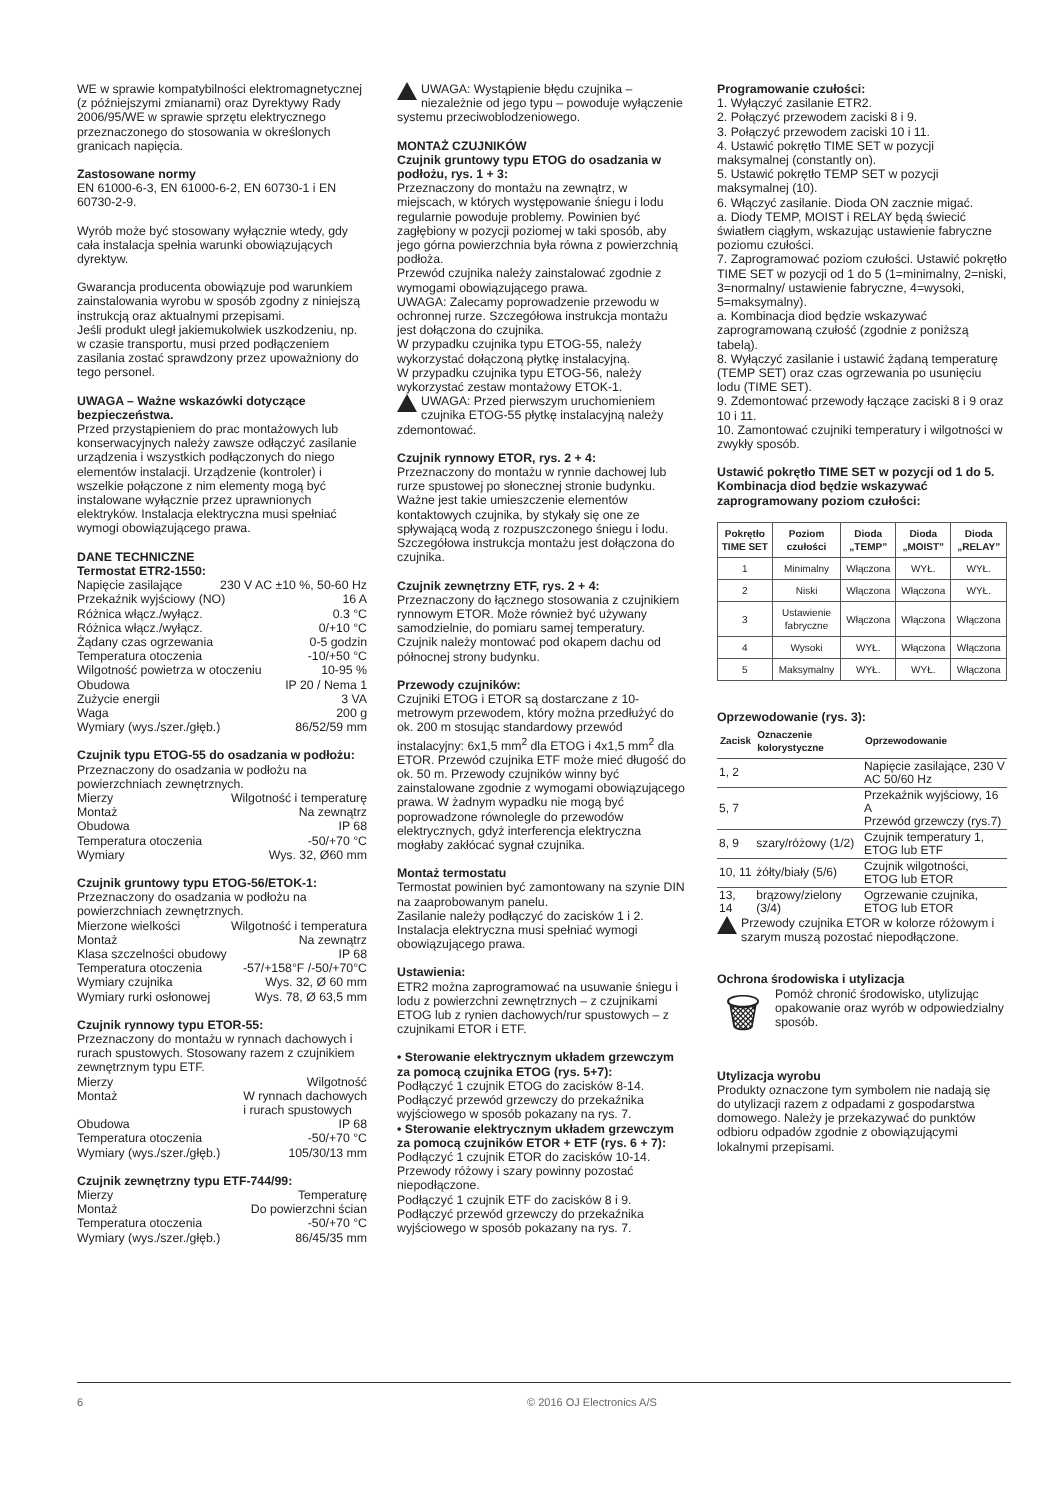WE w sprawie kompatybilności elektromagnetycznej (z późniejszymi zmianami) oraz Dyrektywy Rady 2006/95/WE w sprawie sprzętu elektrycznego przeznaczonego do stosowania w określonych granicach napięcia.
Zastosowane normy
EN 61000-6-3, EN 61000-6-2, EN 60730-1 i EN 60730-2-9.
Wyrób może być stosowany wyłącznie wtedy, gdy cała instalacja spełnia warunki obowiązujących dyrektyw.
Gwarancja producenta obowiązuje pod warunkiem zainstalowania wyrobu w sposób zgodny z niniejszą instrukcją oraz aktualnymi przepisami.
Jeśli produkt uległ jakiemukolwiek uszkodzeniu, np. w czasie transportu, musi przed podłączeniem zasilania zostać sprawdzony przez upoważniony do tego personel.
UWAGA – Ważne wskazówki dotyczące bezpieczeństwa.
Przed przystąpieniem do prac montażowych lub konserwacyjnych należy zawsze odłączyć zasilanie urządzenia i wszystkich podłączonych do niego elementów instalacji. Urządzenie (kontroler) i wszelkie połączone z nim elementy mogą być instalowane wyłącznie przez uprawnionych elektryków. Instalacja elektryczna musi spełniać wymogi obowiązującego prawa.
DANE TECHNICZNE
Termostat ETR2-1550:
Napięcie zasilające 230 V AC ±10 %, 50-60 Hz
Przekaźnik wyjściowy (NO) 16 A
Różnica włącz./wyłącz. 0.3 °C
Różnica włącz./wyłącz. 0/+10 °C
Żądany czas ogrzewania 0-5 godzin
Temperatura otoczenia -10/+50 °C
Wilgotność powietrza w otoczeniu 10-95 %
Obudowa IP 20 / Nema 1
Zużycie energii 3 VA
Waga 200 g
Wymiary (wys./szer./głęb.) 86/52/59 mm
Czujnik typu ETOG-55 do osadzania w podłożu:
Przeznaczony do osadzania w podłożu na powierzchniach zewnętrznych.
Mierzy Wilgotność i temperaturę
Montaż Na zewnątrz
Obudowa IP 68
Temperatura otoczenia -50/+70 °C
Wymiary Wys. 32, Ø60 mm
Czujnik gruntowy typu ETOG-56/ETOK-1:
Przeznaczony do osadzania w podłożu na powierzchniach zewnętrznych.
Mierzone wielkości Wilgotność i temperatura
Montaż Na zewnątrz
Klasa szczelności obudowy IP 68
Temperatura otoczenia -57/+158°F /-50/+70°C
Wymiary czujnika Wys. 32, Ø 60 mm
Wymiary rurki osłonowej Wys. 78, Ø 63,5 mm
Czujnik rynnowy typu ETOR-55:
Przeznaczony do montażu w rynnach dachowych i rurach spustowych. Stosowany razem z czujnikiem zewnętrznym typu ETF.
Mierzy Wilgotność
Montaż W rynnach dachowych
i rurach spustowych
Obudowa IP 68
Temperatura otoczenia -50/+70 °C
Wymiary (wys./szer./głęb.) 105/30/13 mm
Czujnik zewnętrzny typu ETF-744/99:
Mierzy Temperaturę
Montaż Do powierzchni ścian
Temperatura otoczenia -50/+70 °C
Wymiary (wys./szer./głęb.) 86/45/35 mm
UWAGA: Wystąpienie błędu czujnika – niezależnie od jego typu – powoduje wyłączenie systemu przeciwoblodzeniowego.
MONTAŻ CZUJNIKÓW
Czujnik gruntowy typu ETOG do osadzania w podłożu, rys. 1 + 3:
Przeznaczony do montażu na zewnątrz, w miejscach, w których występowanie śniegu i lodu regularnie powoduje problemy. Powinien być zagłębiony w pozycji poziomej w taki sposób, aby jego górna powierzchnia była równa z powierzchnią podłoża.
Przewód czujnika należy zainstalować zgodnie z wymogami obowiązującego prawa.
UWAGA: Zalecamy poprowadzenie przewodu w ochronnej rurze. Szczegółowa instrukcja montażu jest dołączona do czujnika.
W przypadku czujnika typu ETOG-55, należy wykorzystać dołączoną płytkę instalacyjną.
W przypadku czujnika typu ETOG-56, należy wykorzystać zestaw montażowy ETOK-1.
UWAGA: Przed pierwszym uruchomieniem czujnika ETOG-55 płytkę instalacyjną należy zdemontować.
Czujnik rynnowy ETOR, rys. 2 + 4:
Przeznaczony do montażu w rynnie dachowej lub rurze spustowej po słonecznej stronie budynku. Ważne jest takie umieszczenie elementów kontaktowych czujnika, by stykały się one ze spływającą wodą z rozpuszczonego śniegu i lodu. Szczegółowa instrukcja montażu jest dołączona do czujnika.
Czujnik zewnętrzny ETF, rys. 2 + 4:
Przeznaczony do łącznego stosowania z czujnikiem rynnowym ETOR. Może również być używany samodzielnie, do pomiaru samej temperatury. Czujnik należy montować pod okapem dachu od północnej strony budynku.
Przewody czujników:
Czujniki ETOG i ETOR są dostarczane z 10-metrowym przewodem, który można przedłużyć do ok. 200 m stosując standardowy przewód instalacyjny: 6x1,5 mm<sup>2</sup> dla ETOG i 4x1,5 mm<sup>2</sup> dla ETOR. Przewód czujnika ETF może mieć długość do ok. 50 m. Przewody czujników winny być zainstalowane zgodnie z wymogami obowiązującego prawa. W żadnym wypadku nie mogą być poprowadzone równolegle do przewodów elektrycznych, gdyż interferencja elektryczna mogłaby zakłócać sygnał czujnika.
Montaż termostatu
Termostat powinien być zamontowany na szynie DIN na zaaprobowanym panelu.
Zasilanie należy podłączyć do zacisków 1 i 2. Instalacja elektryczna musi spełniać wymogi obowiązującego prawa.
Ustawienia:
ETR2 można zaprogramować na usuwanie śniegu i lodu z powierzchni zewnętrznych – z czujnikami ETOG lub z rynien dachowych/rur spustowych – z czujnikami ETOR i ETF.
• Sterowanie elektrycznym układem grzewczym za pomocą czujnika ETOG (rys. 5+7):
Podłączyć 1 czujnik ETOG do zacisków 8-14. Podłączyć przewód grzewczy do przekaźnika wyjściowego w sposób pokazany na rys. 7.
• Sterowanie elektrycznym układem grzewczym za pomocą czujników ETOR + ETF (rys. 6 + 7):
Podłączyć 1 czujnik ETOR do zacisków 10-14. Przewody różowy i szary powinny pozostać niepodłączone.
Podłączyć 1 czujnik ETF do zacisków 8 i 9. Podłączyć przewód grzewczy do przekaźnika wyjściowego w sposób pokazany na rys. 7.
Programowanie czułości:
1. Wyłączyć zasilanie ETR2.
2. Połączyć przewodem zaciski 8 i 9.
3. Połączyć przewodem zaciski 10 i 11.
4. Ustawić pokrętło TIME SET w pozycji maksymalnej (constantly on).
5. Ustawić pokrętło TEMP SET w pozycji maksymalnej (10).
6. Włączyć zasilanie. Dioda ON zacznie migać.
a. Diody TEMP, MOIST i RELAY będą świecić światłem ciągłym, wskazując ustawienie fabryczne poziomu czułości.
7. Zaprogramować poziom czułości. Ustawić pokrętło TIME SET w pozycji od 1 do 5 (1=minimalny, 2=niski, 3=normalny/ ustawienie fabryczne, 4=wysoki, 5=maksymalny).
a. Kombinacja diod będzie wskazywać zaprogramowaną czułość (zgodnie z poniższą tabelą).
8. Wyłączyć zasilanie i ustawić żądaną temperaturę (TEMP SET) oraz czas ogrzewania po usunięciu lodu (TIME SET).
9. Zdemontować przewody łączące zaciski 8 i 9 oraz 10 i 11.
10. Zamontować czujniki temperatury i wilgotności w zwykły sposób.
Ustawić pokrętło TIME SET w pozycji od 1 do 5. Kombinacja diod będzie wskazywać zaprogramowany poziom czułości:
| Pokrętło TIME SET | Poziom czułości | Dioda „TEMP” | Dioda „MOIST” | Dioda „RELAY” |
| --- | --- | --- | --- | --- |
| 1 | Minimalny | Włączona | WYŁ. | WYŁ. |
| 2 | Niski | Włączona | Włączona | WYŁ. |
| 3 | Ustawienie fabryczne | Włączona | Włączona | Włączona |
| 4 | Wysoki | WYŁ. | Włączona | Włączona |
| 5 | Maksymalny | WYŁ. | WYŁ. | Włączona |
Oprzewodowanie (rys. 3):
| Zacisk | Oznaczenie kolorystyczne | Oprzewodowanie |
| --- | --- | --- |
| 1, 2 | | Napięcie zasilające, 230 V AC 50/60 Hz |
| 5, 7 | | Przekaźnik wyjściowy, 16 A Przewód grzewczy (rys.7) |
| 8, 9 | szary/różowy (1/2) | Czujnik temperatury 1, ETOG lub ETF |
| 10, 11 | żółty/biały (5/6) | Czujnik wilgotności, ETOG lub ETOR |
| 13, 14 | brązowy/zielony (3/4) | Ogrzewanie czujnika, ETOG lub ETOR |
Przewody czujnika ETOR w kolorze różowym i szarym muszą pozostać niepodłączone.
Ochrona środowiska i utylizacja
🗑 Pomóż chronić środowisko, utylizując opakowanie oraz wyrób w odpowiedzialny sposób.
Utylizacja wyrobu
Produkty oznaczone tym symbolem nie nadają się do utylizacji razem z odpadami z gospodarstwa domowego. Należy je przekazywać do punktów odbioru odpadów zgodnie z obowiązującymi lokalnymi przepisami.
6 © 2016 OJ Electronics A/S